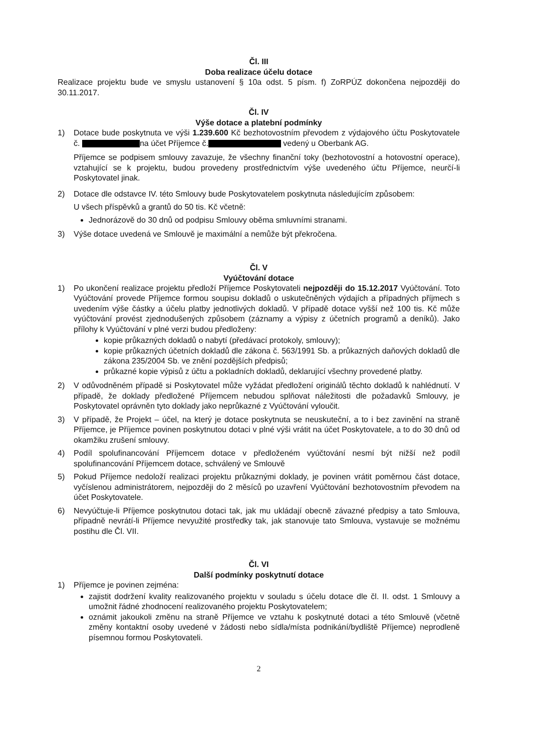Čl. III
Doba realizace účelu dotace
Realizace projektu bude ve smyslu ustanovení § 10a odst. 5 písm. f) ZoRPÚZ dokončena nejpozději do 30.11.2017.
Čl. IV
Výše dotace a platební podmínky
1) Dotace bude poskytnuta ve výši 1.239.600 Kč bezhotovostním převodem z výdajového účtu Poskytovatele č. na účet Příjemce č. vedený u Oberbank AG.
Příjemce se podpisem smlouvy zavazuje, že všechny finanční toky (bezhotovostní a hotovostní operace), vztahující se k projektu, budou provedeny prostřednictvím výše uvedeného účtu Příjemce, neurčí-li Poskytovatel jinak.
2) Dotace dle odstavce IV. této Smlouvy bude Poskytovatelem poskytnuta následujícím způsobem:
U všech příspěvků a grantů do 50 tis. Kč včetně:
Jednorázově do 30 dnů od podpisu Smlouvy oběma smluvními stranami.
3) Výše dotace uvedená ve Smlouvě je maximální a nemůže být překročena.
Čl. V
Vyúčtování dotace
1) Po ukončení realizace projektu předloží Příjemce Poskytovateli nejpozději do 15.12.2017 Vyúčtování. Toto Vyúčtování provede Příjemce formou soupisu dokladů o uskutečněných výdajích a případných příjmech s uvedením výše částky a účelu platby jednotlivých dokladů. V případě dotace vyšší než 100 tis. Kč může vyúčtování provést zjednodušených způsobem (záznamy a výpisy z účetních programů a deníků). Jako přílohy k Vyúčtování v plné verzi budou předloženy:
kopie průkazných dokladů o nabytí (předávací protokoly, smlouvy);
kopie průkazných účetních dokladů dle zákona č. 563/1991 Sb. a průkazných daňových dokladů dle zákona 235/2004 Sb. ve znění pozdějších předpisů;
průkazné kopie výpisů z účtu a pokladních dokladů, deklarující všechny provedené platby.
2) V odůvodněném případě si Poskytovatel může vyžádat předložení originálů těchto dokladů k nahlédnutí. V případě, že doklady předložené Příjemcem nebudou splňovat náležitosti dle požadavků Smlouvy, je Poskytovatel oprávněn tyto doklady jako neprůkazné z Vyúčtování vyloučit.
3) V případě, že Projekt – účel, na který je dotace poskytnuta se neuskuteční, a to i bez zavinění na straně Příjemce, je Příjemce povinen poskytnutou dotaci v plné výši vrátit na účet Poskytovatele, a to do 30 dnů od okamžiku zrušení smlouvy.
4) Podíl spolufinancování Příjemcem dotace v předloženém vyúčtování nesmí být nižší než podíl spolufinancování Příjemcem dotace, schválený ve Smlouvě
5) Pokud Příjemce nedoloží realizaci projektu průkaznými doklady, je povinen vrátit poměrnou část dotace, vyčíslenou administrátorem, nejpozději do 2 měsíců po uzavření Vyúčtování bezhotovostním převodem na účet Poskytovatele.
6) Nevyúčtuje-li Příjemce poskytnutou dotaci tak, jak mu ukládají obecně závazné předpisy a tato Smlouva, případně nevrátí-li Příjemce nevyužité prostředky tak, jak stanovuje tato Smlouva, vystavuje se možnému postihu dle Čl. VII.
Čl. VI
Další podmínky poskytnutí dotace
1) Příjemce je povinen zejména:
zajistit dodržení kvality realizovaného projektu v souladu s účelu dotace dle čl. II. odst. 1 Smlouvy a umožnit řádné zhodnocení realizovaného projektu Poskytovatelem;
oznámit jakoukoli změnu na straně Příjemce ve vztahu k poskytnuté dotaci a této Smlouvě (včetně změny kontaktní osoby uvedené v žádosti nebo sídla/místa podnikání/bydliště Příjemce) neprodleně písemnou formou Poskytovateli.
2